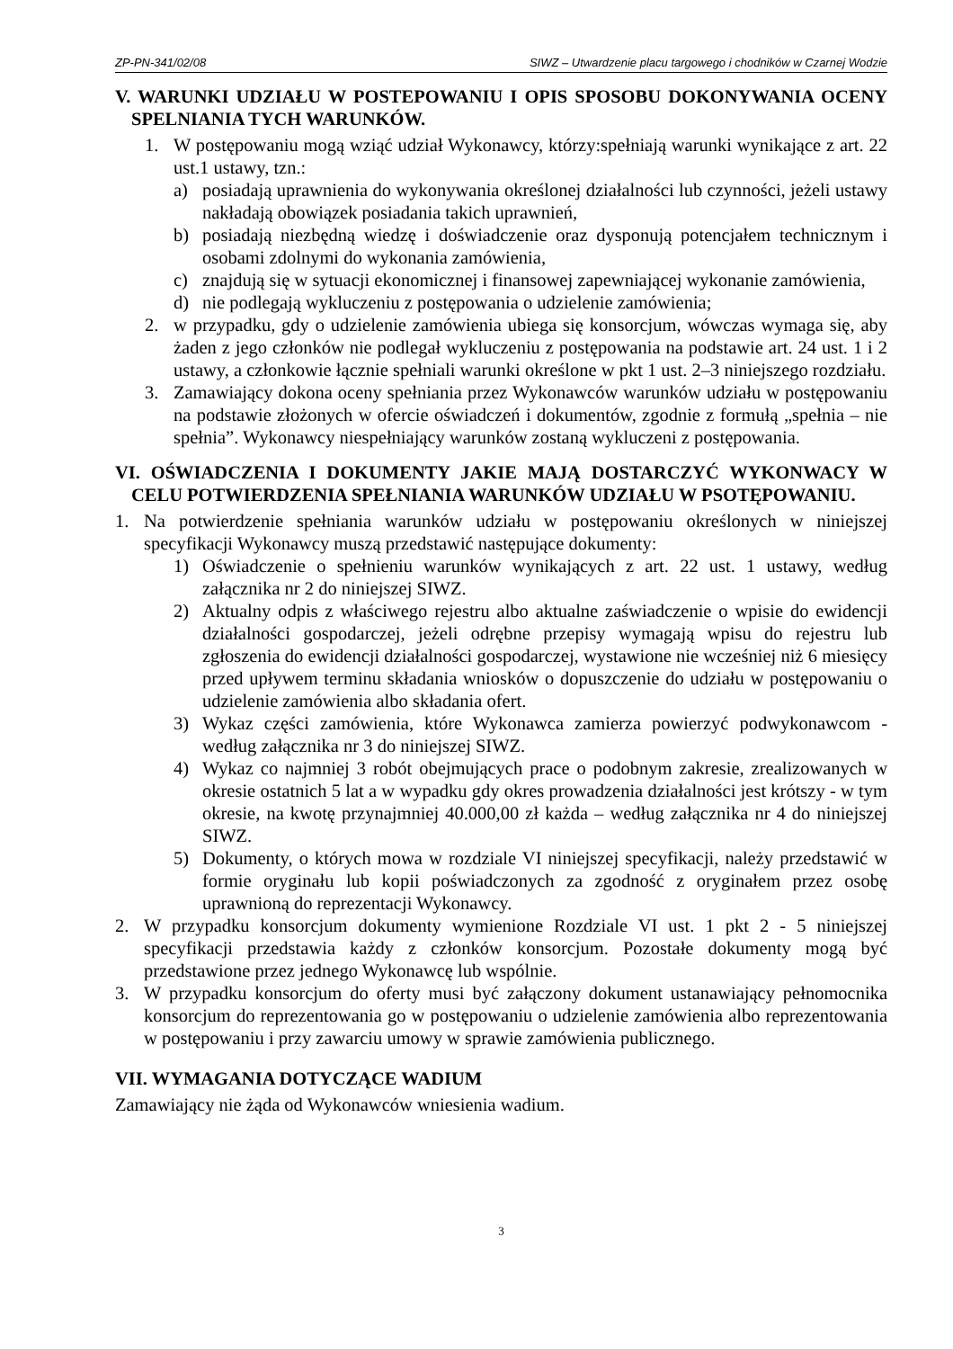ZP-PN-341/02/08 SIWZ – Utwardzenie placu targowego i chodników w Czarnej Wodzie
V. WARUNKI UDZIAŁU W POSTEPOWANIU I OPIS SPOSOBU DOKONYWANIA OCENY SPELNIANIA TYCH WARUNKÓW.
1. W postępowaniu mogą wziąć udział Wykonawcy, którzy:spełniają warunki wynikające z art. 22 ust.1 ustawy, tzn.:
a) posiadają uprawnienia do wykonywania określonej działalności lub czynności, jeżeli ustawy nakładają obowiązek posiadania takich uprawnień,
b) posiadają niezbędną wiedzę i doświadczenie oraz dysponują potencjałem technicznym i osobami zdolnymi do wykonania zamówienia,
c) znajdują się w sytuacji ekonomicznej i finansowej zapewniającej wykonanie zamówienia,
d) nie podlegają wykluczeniu z postępowania o udzielenie zamówienia;
2. w przypadku, gdy o udzielenie zamówienia ubiega się konsorcjum, wówczas wymaga się, aby żaden z jego członków nie podlegał wykluczeniu z postępowania na podstawie art. 24 ust. 1 i 2 ustawy, a członkowie łącznie spełniali warunki określone w pkt 1 ust. 2–3 niniejszego rozdziału.
3. Zamawiający dokona oceny spełniania przez Wykonawców warunków udziału w postępowaniu na podstawie złożonych w ofercie oświadczeń i dokumentów, zgodnie z formułą „spełnia – nie spełnia”. Wykonawcy niespełniający warunków zostaną wykluczeni z postępowania.
VI. OŚWIADCZENIA I DOKUMENTY JAKIE MAJĄ DOSTARCZYĆ WYKONWACY W CELU POTWIERDZENIA SPEŁNIANIA WARUNKÓW UDZIAŁU W PSOTĘPOWANIU.
1. Na potwierdzenie spełniania warunków udziału w postępowaniu określonych w niniejszej specyfikacji Wykonawcy muszą przedstawić następujące dokumenty:
1) Oświadczenie o spełnieniu warunków wynikających z art. 22 ust. 1 ustawy, według załącznika nr 2 do niniejszej SIWZ.
2) Aktualny odpis z właściwego rejestru albo aktualne zaświadczenie o wpisie do ewidencji działalności gospodarczej, jeżeli odrębne przepisy wymagają wpisu do rejestru lub zgłoszenia do ewidencji działalności gospodarczej, wystawione nie wcześniej niż 6 miesięcy przed upływem terminu składania wniosków o dopuszczenie do udziału w postępowaniu o udzielenie zamówienia albo składania ofert.
3) Wykaz części zamówienia, które Wykonawca zamierza powierzyć podwykonawcom - według załącznika nr 3 do niniejszej SIWZ.
4) Wykaz co najmniej 3 robót obejmujących prace o podobnym zakresie, zrealizowanych w okresie ostatnich 5 lat a w wypadku gdy okres prowadzenia działalności jest krótszy - w tym okresie, na kwotę przynajmniej 40.000,00 zł każda – według załącznika nr 4 do niniejszej SIWZ.
5) Dokumenty, o których mowa w rozdziale VI niniejszej specyfikacji, należy przedstawić w formie oryginału lub kopii poświadczonych za zgodność z oryginałem przez osobę uprawnioną do reprezentacji Wykonawcy.
2. W przypadku konsorcjum dokumenty wymienione Rozdziale VI ust. 1 pkt 2 - 5 niniejszej specyfikacji przedstawia każdy z członków konsorcjum. Pozostałe dokumenty mogą być przedstawione przez jednego Wykonawcę lub wspólnie.
3. W przypadku konsorcjum do oferty musi być załączony dokument ustanawiający pełnomocnika konsorcjum do reprezentowania go w postępowaniu o udzielenie zamówienia albo reprezentowania w postępowaniu i przy zawarciu umowy w sprawie zamówienia publicznego.
VII. WYMAGANIA DOTYCZĄCE WADIUM
Zamawiający nie żąda od Wykonawców wniesienia wadium.
3